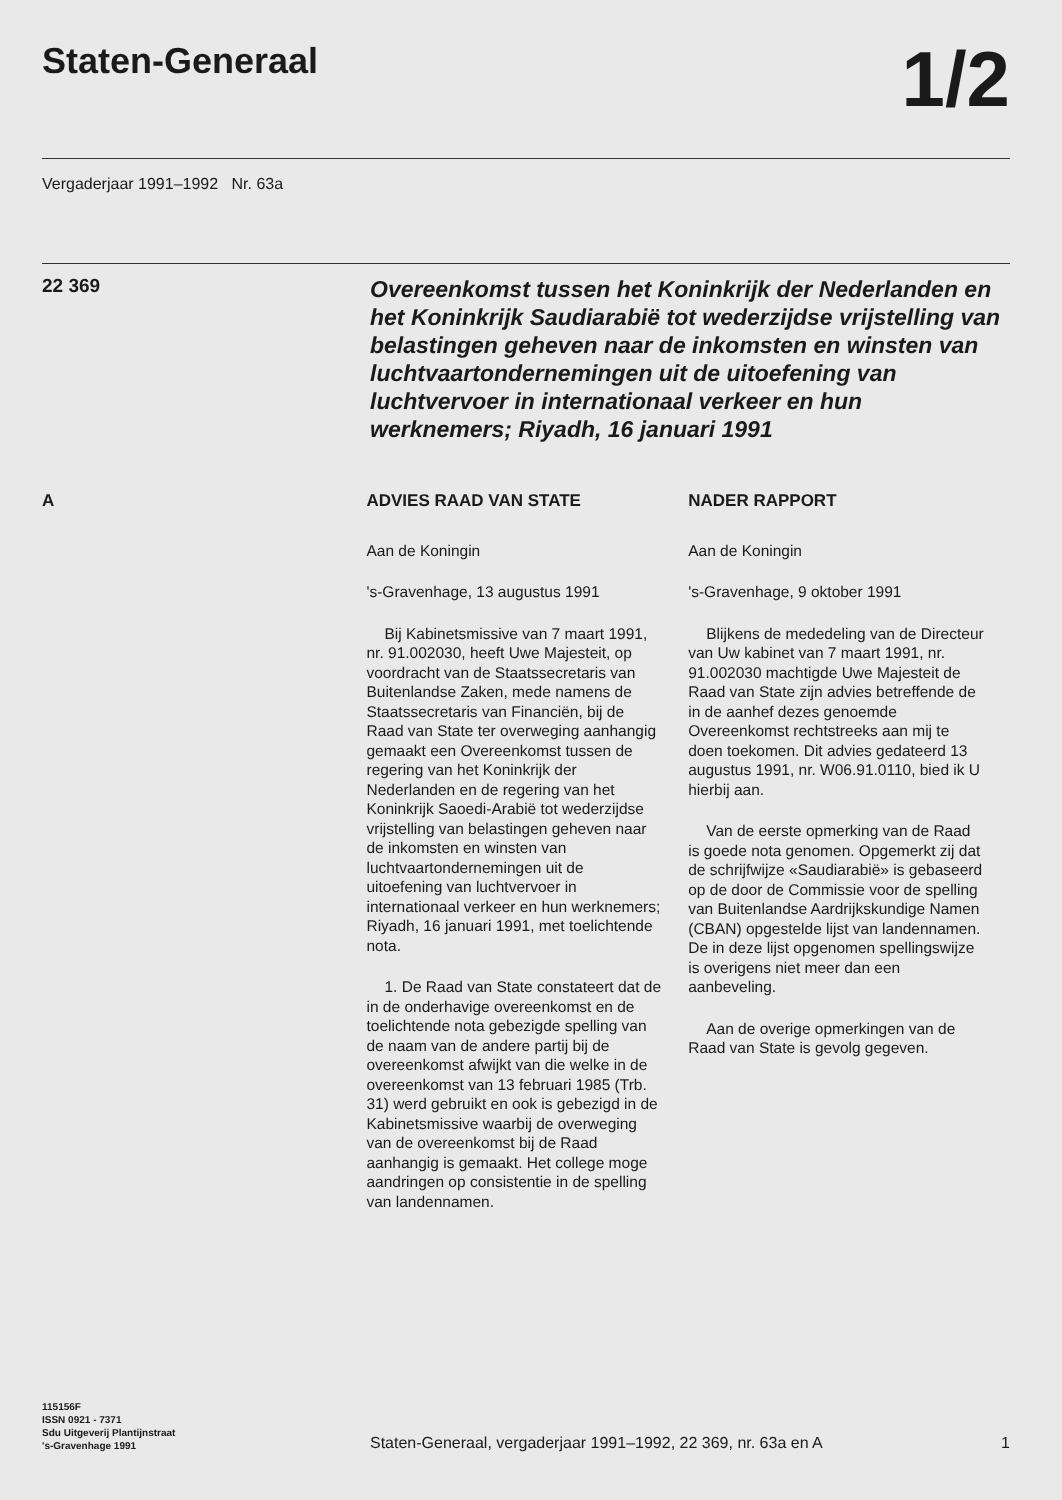Staten-Generaal
1/2
Vergaderjaar 1991–1992 Nr. 63a
22 369
Overeenkomst tussen het Koninkrijk der Nederlanden en het Koninkrijk Saudiarabië tot wederzijdse vrijstelling van belastingen geheven naar de inkomsten en winsten van luchtvaartondernemingen uit de uitoefening van luchtvervoer in internationaal verkeer en hun werknemers; Riyadh, 16 januari 1991
A
ADVIES RAAD VAN STATE
Aan de Koningin
's-Gravenhage, 13 augustus 1991
Bij Kabinetsmissive van 7 maart 1991, nr. 91.002030, heeft Uwe Majesteit, op voordracht van de Staatssecretaris van Buitenlandse Zaken, mede namens de Staatssecretaris van Financiën, bij de Raad van State ter overweging aanhangig gemaakt een Overeenkomst tussen de regering van het Koninkrijk der Nederlanden en de regering van het Koninkrijk Saoedi-Arabië tot wederzijdse vrijstelling van belastingen geheven naar de inkomsten en winsten van luchtvaartondernemingen uit de uitoefening van luchtvervoer in internationaal verkeer en hun werknemers; Riyadh, 16 januari 1991, met toelichtende nota.
1. De Raad van State constateert dat de in de onderhavige overeenkomst en de toelichtende nota gebezigde spelling van de naam van de andere partij bij de overeenkomst afwijkt van die welke in de overeenkomst van 13 februari 1985 (Trb. 31) werd gebruikt en ook is gebezigd in de Kabinetsmissive waarbij de overweging van de overeenkomst bij de Raad aanhangig is gemaakt. Het college moge aandringen op consistentie in de spelling van landennamen.
NADER RAPPORT
Aan de Koningin
's-Gravenhage, 9 oktober 1991
Blijkens de mededeling van de Directeur van Uw kabinet van 7 maart 1991, nr. 91.002030 machtigde Uwe Majesteit de Raad van State zijn advies betreffende de in de aanhef dezes genoemde Overeenkomst rechtstreeks aan mij te doen toekomen. Dit advies gedateerd 13 augustus 1991, nr. W06.91.0110, bied ik U hierbij aan.
Van de eerste opmerking van de Raad is goede nota genomen. Opgemerkt zij dat de schrijfwijze «Saudiarabië» is gebaseerd op de door de Commissie voor de spelling van Buitenlandse Aardrijkskundige Namen (CBAN) opgestelde lijst van landennamen.
De in deze lijst opgenomen spellingswijze is overigens niet meer dan een aanbeveling.
Aan de overige opmerkingen van de Raad van State is gevolg gegeven.
115156F
ISSN 0921 - 7371
Sdu Uitgeverij Plantijnstraat
's-Gravenhage 1991
Staten-Generaal, vergaderjaar 1991–1992, 22 369, nr. 63a en A
1